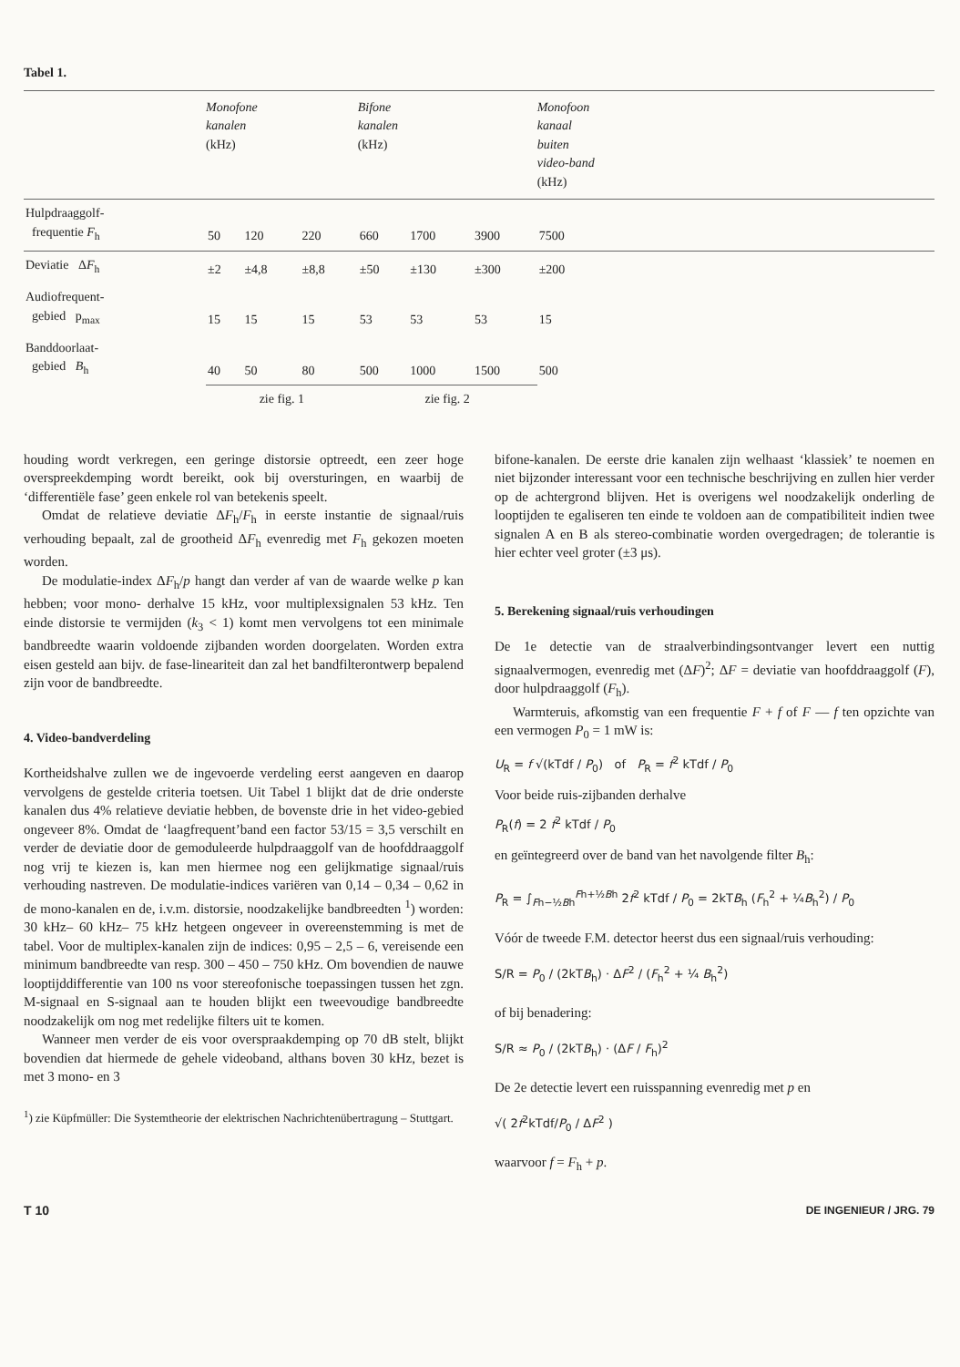Tabel 1.
| | Monofone kanalen (kHz) | | | Bifone kanalen (kHz) | | | Monofoon kanaal buiten video-band (kHz) | |
| --- | --- | --- | --- | --- | --- | --- | --- | --- |
| Hulpdraaggolf- frequentie F<sub>h</sub> | 50 | 120 | 220 | 660 | 1700 | 3900 | 7500 | |
| Deviatie Δ F<sub>h</sub> | ±2 | ±4,8 | ±8,8 | ±50 | ±130 | ±300 | ±200 | |
| Audiofrequent- gebied p<sub>max</sub> | 15 | 15 | 15 | 53 | 53 | 53 | 15 | |
| Banddoorlaat- gebied B<sub>h</sub> | 40 | 50 | 80 | 500 | 1000 | 1500 | 500 | |
| | zie fig. 1 | | | zie fig. 2 | | | | |
houding wordt verkregen, een geringe distorsie optreedt, een zeer hoge overspreekdemping wordt bereikt, ook bij oversturingen, en waarbij de ‘differentiële fase’ geen enkele rol van betekenis speelt.
Omdat de relatieve deviatie ΔF<sub>h</sub>/F<sub>h</sub> in eerste instantie de signaal/ruis verhouding bepaalt, zal de grootheid ΔF<sub>h</sub> evenredig met F<sub>h</sub> gekozen moeten worden.
De modulatie-index ΔF<sub>h</sub>/p hangt dan verder af van de waarde welke p kan hebben; voor mono- derhalve 15 kHz, voor multiplexsignalen 53 kHz. Ten einde distorsie te vermijden (k<sub>3</sub> < 1) komt men vervolgens tot een minimale bandbreedte waarin voldoende zijbanden worden doorgelaten. Worden extra eisen gesteld aan bijv. de fase-lineariteit dan zal het bandfilterontwerp bepalend zijn voor de bandbreedte.
4. Video-bandverdeling
Kortheidshalve zullen we de ingevoerde verdeling eerst aangeven en daarop vervolgens de gestelde criteria toetsen. Uit Tabel 1 blijkt dat de drie onderste kanalen dus 4% relatieve deviatie hebben, de bovenste drie in het video-gebied ongeveer 8%. Omdat de ‘laagfrequent’band een factor 53/15 = 3,5 verschilt en verder de deviatie door de gemoduleerde hulpdraaggolf van de hoofddraaggolf nog vrij te kiezen is, kan men hiermee nog een gelijkmatige signaal/ruis verhouding nastreven. De modulatie-indices variëren van 0,14 – 0,34 – 0,62 in de mono-kanalen en de, i.v.m. distorsie, noodzakelijke bandbreedten <sup>1</sup>) worden: 30 kHz– 60 kHz– 75 kHz hetgeen ongeveer in overeenstemming is met de tabel. Voor de multiplex-kanalen zijn de indices: 0,95 – 2,5 – 6, vereisende een minimum bandbreedte van resp. 300 – 450 – 750 kHz. Om bovendien de nauwe looptijddifferentie van 100 ns voor stereofonische toepassingen tussen het zgn. M-signaal en S-signaal aan te houden blijkt een tweevoudige bandbreedte noodzakelijk om nog met redelijke filters uit te komen.
Wanneer men verder de eis voor overspraakdemping op 70 dB stelt, blijkt bovendien dat hiermede de gehele videoband, althans boven 30 kHz, bezet is met 3 mono- en 3
<sup>1</sup>) zie Küpfmüller: Die Systemtheorie der elektrischen Nachrichtenübertragung – Stuttgart.
bifone-kanalen. De eerste drie kanalen zijn welhaast ‘klassiek’ te noemen en niet bijzonder interessant voor een technische beschrijving en zullen hier verder op de achtergrond blijven. Het is overigens wel noodzakelijk onderling de looptijden te egaliseren ten einde te voldoen aan de compatibiliteit indien twee signalen A en B als stereo-combinatie worden overgedragen; de tolerantie is hier echter veel groter (±3 μs).
5. Berekening signaal/ruis verhoudingen
De 1e detectie van de straalverbindingsontvanger levert een nuttig signaalvermogen, evenredig met (ΔF)<sup>2</sup>; ΔF = deviatie van hoofddraaggolf (F), door hulpdraaggolf (F<sub>h</sub>).
Warmteruis, afkomstig van een frequentie F + f of F — f ten opzichte van een vermogen P<sub>0</sub> = 1 mW is:
U<sub>R</sub> = f √(kTdf / P<sub>0</sub>) of P<sub>R</sub> = f<sup>2</sup> kTdf / P<sub>0</sub>
Voor beide ruis-zijbanden derhalve
P<sub>R</sub>(f) = 2 f<sup>2</sup> kTdf / P<sub>0</sub>
en geïntegreerd over de band van het navolgende filter B<sub>h</sub>:
P<sub>R</sub> = ∫<sub>Fh−½Bh</sub><sup>Fh+½Bh</sup> 2f<sup>2</sup> kTdf / P<sub>0</sub> = 2kTB<sub>h</sub> (F<sub>h</sub><sup>2</sup> + ¼B<sub>h</sub><sup>2</sup>) / P<sub>0</sub>
Vóór de tweede F.M. detector heerst dus een signaal/ruis verhouding:
S/R = P<sub>0</sub> / (2kTB<sub>h</sub>) · ΔF<sup>2</sup> / (F<sub>h</sub><sup>2</sup> + ¼ B<sub>h</sub><sup>2</sup>)
of bij benadering:
S/R ≈ P<sub>0</sub> / (2kTB<sub>h</sub>) · (ΔF / F<sub>h</sub>)<sup>2</sup>
De 2e detectie levert een ruisspanning evenredig met p en
√( 2f<sup>2</sup>kTdf/P<sub>0</sub> / ΔF<sup>2</sup> )
waarvoor f = F<sub>h</sub> + p.
T 10 DE INGENIEUR / JRG. 79